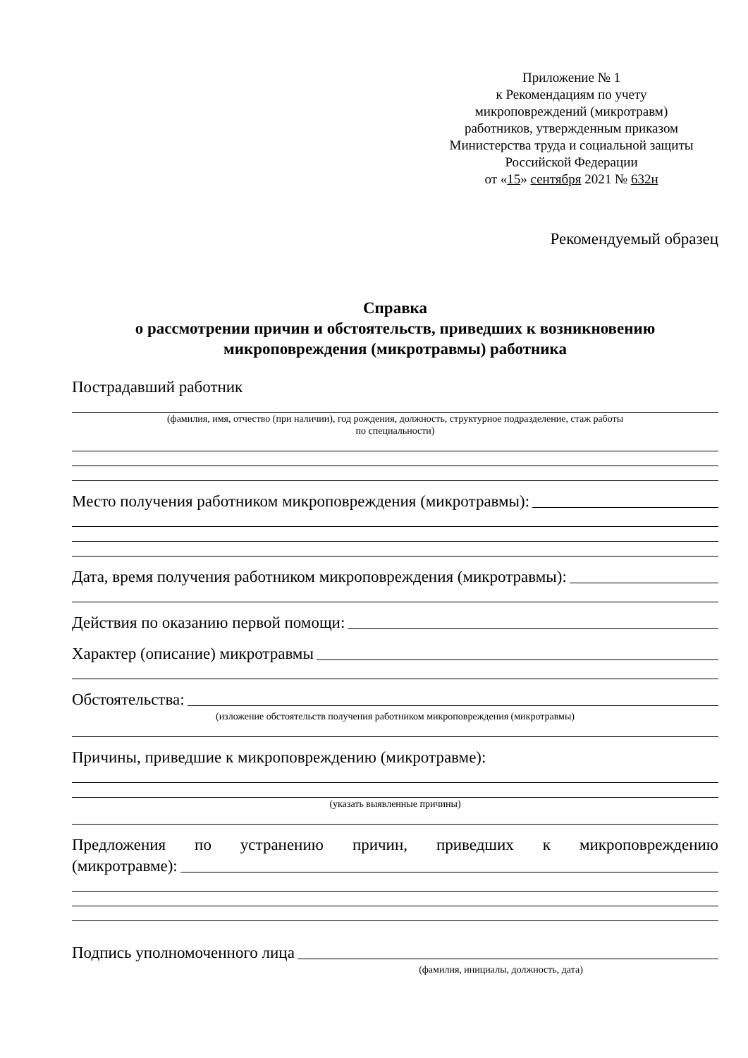Приложение № 1
к Рекомендациям по учету
микроповреждений (микротравм)
работников, утвержденным приказом
Министерства труда и социальной защиты
Российской Федерации
от «15» сентября 2021 № 632н
Рекомендуемый образец
Справка
о рассмотрении причин и обстоятельств, приведших к возникновению
микроповреждения (микротравмы) работника
Пострадавший работник
(фамилия, имя, отчество (при наличии), год рождения, должность, структурное подразделение, стаж работы
по специальности)
Место получения работником микроповреждения (микротравмы):
Дата, время получения работником микроповреждения (микротравмы):
Действия по оказанию первой помощи:
Характер (описание) микротравмы
Обстоятельства:
(изложение обстоятельств получения работником микроповреждения (микротравмы)
Причины, приведшие к микроповреждению (микротравме):
(указать выявленные причины)
Предложения по устранению причин, приведших к микроповреждению
(микротравме):
Подпись уполномоченного лица
(фамилия, инициалы, должность, дата)